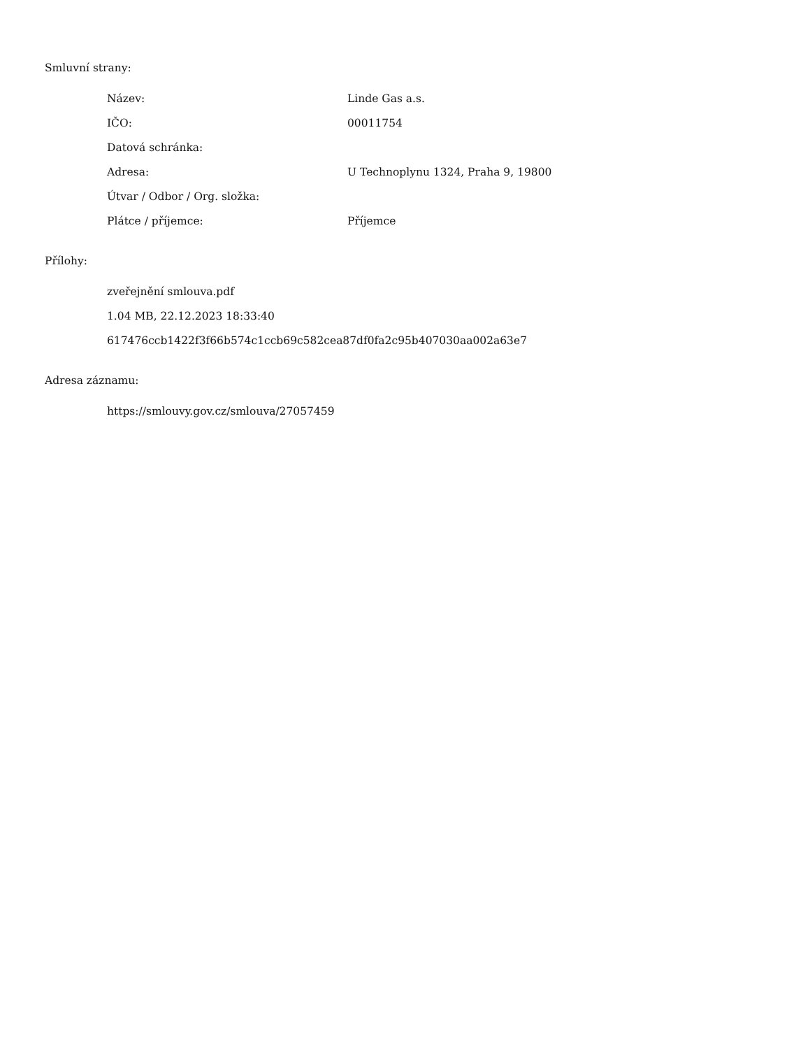Smluvní strany:
| Název: | Linde Gas a.s. |
| IČO: | 00011754 |
| Datová schránka: | |
| Adresa: | U Technoplynu 1324, Praha 9, 19800 |
| Útvar / Odbor / Org. složka: | |
| Plátce / příjemce: | Příjemce |
Přílohy:
zveřejnění smlouva.pdf
1.04 MB, 22.12.2023 18:33:40
617476ccb1422f3f66b574c1ccb69c582cea87df0fa2c95b407030aa002a63e7
Adresa záznamu:
https://smlouvy.gov.cz/smlouva/27057459